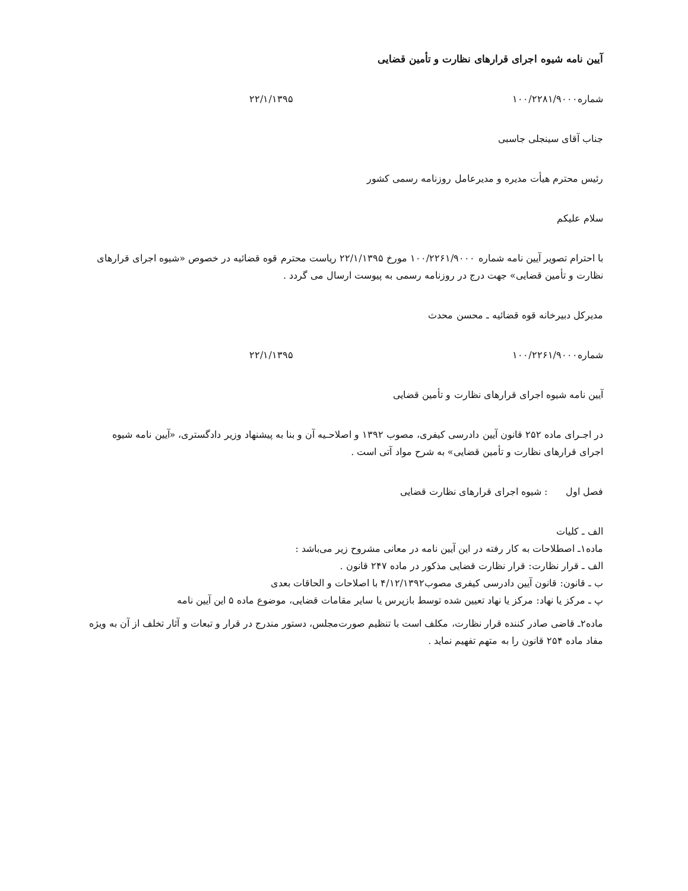آیین نامه شیوه اجرای قرارهای نظارت و تأمین قضایی
شماره۱۰۰/۲۲۸۱/۹۰۰۰ ۲۲/۱/۱۳۹۵
جناب آقای سینجلی جاسبی
رئیس محترم هیأت مدیره و مدیرعامل روزنامه رسمی کشور
سلام علیکم
با احترام تصویر آیین نامه شماره ۱۰۰/۲۲۶۱/۹۰۰۰ مورخ ۲۲/۱/۱۳۹۵ ریاست محترم قوه قضائیه در خصوص «شیوه اجرای قرارهای نظارت و تأمین قضایی» جهت درج در روزنامه رسمی به پیوست ارسال می گردد .
مدیرکل دبیرخانه قوه قضائیه ـ محسن محدث
شماره۱۰۰/۲۲۶۱/۹۰۰۰ ۲۲/۱/۱۳۹۵
آیین نامه شیوه اجرای قرارهای نظارت و تأمین قضایی
در اجـرای ماده ۲۵۲ قانون آیین دادرسی کیفری، مصوب ۱۳۹۲ و اصلاحـیه آن و بنا به پیشنهاد وزیر دادگستری، «آیین نامه شیوه اجرای قرارهای نظارت و تأمین قضایی» به شرح مواد آتی است .
فصل اول : شیوه اجرای قرارهای نظارت قضایی
الف ـ کلیات
ماده۱ـ اصطلاحات به کار رفته در این آیین نامه در معانی مشروح زیر می‌باشد :
الف ـ قرار نظارت: قرار نظارت قضایی مذکور در ماده ۲۴۷ قانون .
ب ـ قانون: قانون آیین دادرسی کیفری مصوب۴/۱۲/۱۳۹۲ با اصلاحات و الحاقات بعدی
پ ـ مرکز یا نهاد: مرکز یا نهاد تعیین شده توسط بازپرس یا سایر مقامات قضایی، موضوع ماده ۵ این آیین نامه
ماده۲ـ قاضی صادر کننده قرار نظارت، مکلف است با تنظیم صورت‌مجلس، دستور مندرج در قرار و تبعات و آثار تخلف از آن به ویژه مفاد ماده ۲۵۴ قانون را به متهم تفهیم نماید .